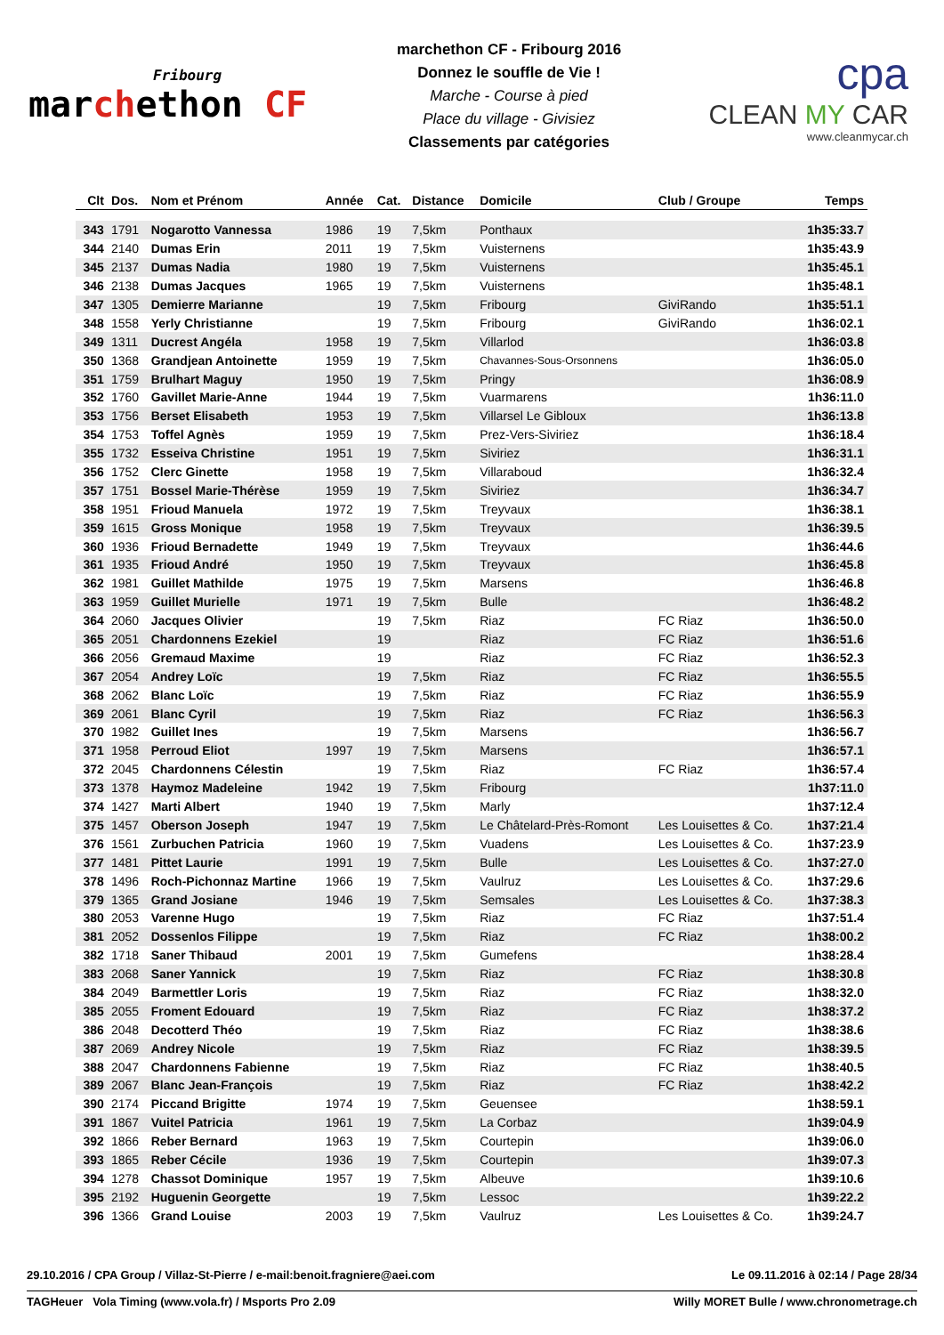Fribourg
marchethon CF
marchethon CF - Fribourg 2016
Donnez le souffle de Vie !
Marche - Course à pied
Place du village - Givisiez
Classements par catégories
cpa
CLEAN MY CAR
www.cleanmycar.ch
| Clt | Dos. | Nom et Prénom | Année | Cat. | Distance | Domicile | Club / Groupe | Temps |
| --- | --- | --- | --- | --- | --- | --- | --- | --- |
| 343 | 1791 | Nogarotto Vannessa | 1986 | 19 | 7,5km | Ponthaux | | 1h35:33.7 |
| 344 | 2140 | Dumas Erin | 2011 | 19 | 7,5km | Vuisternens | | 1h35:43.9 |
| 345 | 2137 | Dumas Nadia | 1980 | 19 | 7,5km | Vuisternens | | 1h35:45.1 |
| 346 | 2138 | Dumas Jacques | 1965 | 19 | 7,5km | Vuisternens | | 1h35:48.1 |
| 347 | 1305 | Demierre Marianne | | 19 | 7,5km | Fribourg | GiviRando | 1h35:51.1 |
| 348 | 1558 | Yerly Christianne | | 19 | 7,5km | Fribourg | GiviRando | 1h36:02.1 |
| 349 | 1311 | Ducrest Angéla | 1958 | 19 | 7,5km | Villarlod | | 1h36:03.8 |
| 350 | 1368 | Grandjean Antoinette | 1959 | 19 | 7,5km | Chavannes-Sous-Orsonnens | | 1h36:05.0 |
| 351 | 1759 | Brulhart Maguy | 1950 | 19 | 7,5km | Pringy | | 1h36:08.9 |
| 352 | 1760 | Gavillet Marie-Anne | 1944 | 19 | 7,5km | Vuarmarens | | 1h36:11.0 |
| 353 | 1756 | Berset Elisabeth | 1953 | 19 | 7,5km | Villarsel Le Gibloux | | 1h36:13.8 |
| 354 | 1753 | Toffel Agnès | 1959 | 19 | 7,5km | Prez-Vers-Siviriez | | 1h36:18.4 |
| 355 | 1732 | Esseiva Christine | 1951 | 19 | 7,5km | Siviriez | | 1h36:31.1 |
| 356 | 1752 | Clerc Ginette | 1958 | 19 | 7,5km | Villaraboud | | 1h36:32.4 |
| 357 | 1751 | Bossel Marie-Thérèse | 1959 | 19 | 7,5km | Siviriez | | 1h36:34.7 |
| 358 | 1951 | Frioud Manuela | 1972 | 19 | 7,5km | Treyvaux | | 1h36:38.1 |
| 359 | 1615 | Gross Monique | 1958 | 19 | 7,5km | Treyvaux | | 1h36:39.5 |
| 360 | 1936 | Frioud Bernadette | 1949 | 19 | 7,5km | Treyvaux | | 1h36:44.6 |
| 361 | 1935 | Frioud André | 1950 | 19 | 7,5km | Treyvaux | | 1h36:45.8 |
| 362 | 1981 | Guillet Mathilde | 1975 | 19 | 7,5km | Marsens | | 1h36:46.8 |
| 363 | 1959 | Guillet Murielle | 1971 | 19 | 7,5km | Bulle | | 1h36:48.2 |
| 364 | 2060 | Jacques Olivier | | 19 | 7,5km | Riaz | FC Riaz | 1h36:50.0 |
| 365 | 2051 | Chardonnens Ezekiel | | 19 | | Riaz | FC Riaz | 1h36:51.6 |
| 366 | 2056 | Gremaud Maxime | | 19 | | Riaz | FC Riaz | 1h36:52.3 |
| 367 | 2054 | Andrey Loïc | | 19 | 7,5km | Riaz | FC Riaz | 1h36:55.5 |
| 368 | 2062 | Blanc Loïc | | 19 | 7,5km | Riaz | FC Riaz | 1h36:55.9 |
| 369 | 2061 | Blanc Cyril | | 19 | 7,5km | Riaz | FC Riaz | 1h36:56.3 |
| 370 | 1982 | Guillet Ines | | 19 | 7,5km | Marsens | | 1h36:56.7 |
| 371 | 1958 | Perroud Eliot | 1997 | 19 | 7,5km | Marsens | | 1h36:57.1 |
| 372 | 2045 | Chardonnens Célestin | | 19 | 7,5km | Riaz | FC Riaz | 1h36:57.4 |
| 373 | 1378 | Haymoz Madeleine | 1942 | 19 | 7,5km | Fribourg | | 1h37:11.0 |
| 374 | 1427 | Marti Albert | 1940 | 19 | 7,5km | Marly | | 1h37:12.4 |
| 375 | 1457 | Oberson Joseph | 1947 | 19 | 7,5km | Le Châtelard-Près-Romont | Les Louisettes & Co. | 1h37:21.4 |
| 376 | 1561 | Zurbuchen Patricia | 1960 | 19 | 7,5km | Vuadens | Les Louisettes & Co. | 1h37:23.9 |
| 377 | 1481 | Pittet Laurie | 1991 | 19 | 7,5km | Bulle | Les Louisettes & Co. | 1h37:27.0 |
| 378 | 1496 | Roch-Pichonnaz Martine | 1966 | 19 | 7,5km | Vaulruz | Les Louisettes & Co. | 1h37:29.6 |
| 379 | 1365 | Grand Josiane | 1946 | 19 | 7,5km | Semsales | Les Louisettes & Co. | 1h37:38.3 |
| 380 | 2053 | Varenne Hugo | | 19 | 7,5km | Riaz | FC Riaz | 1h37:51.4 |
| 381 | 2052 | Dossenlos Filippe | | 19 | 7,5km | Riaz | FC Riaz | 1h38:00.2 |
| 382 | 1718 | Saner Thibaud | 2001 | 19 | 7,5km | Gumefens | | 1h38:28.4 |
| 383 | 2068 | Saner Yannick | | 19 | 7,5km | Riaz | FC Riaz | 1h38:30.8 |
| 384 | 2049 | Barmettler Loris | | 19 | 7,5km | Riaz | FC Riaz | 1h38:32.0 |
| 385 | 2055 | Froment Edouard | | 19 | 7,5km | Riaz | FC Riaz | 1h38:37.2 |
| 386 | 2048 | Decotterd Théo | | 19 | 7,5km | Riaz | FC Riaz | 1h38:38.6 |
| 387 | 2069 | Andrey Nicole | | 19 | 7,5km | Riaz | FC Riaz | 1h38:39.5 |
| 388 | 2047 | Chardonnens Fabienne | | 19 | 7,5km | Riaz | FC Riaz | 1h38:40.5 |
| 389 | 2067 | Blanc Jean-François | | 19 | 7,5km | Riaz | FC Riaz | 1h38:42.2 |
| 390 | 2174 | Piccand Brigitte | 1974 | 19 | 7,5km | Geuensee | | 1h38:59.1 |
| 391 | 1867 | Vuitel Patricia | 1961 | 19 | 7,5km | La Corbaz | | 1h39:04.9 |
| 392 | 1866 | Reber Bernard | 1963 | 19 | 7,5km | Courtepin | | 1h39:06.0 |
| 393 | 1865 | Reber Cécile | 1936 | 19 | 7,5km | Courtepin | | 1h39:07.3 |
| 394 | 1278 | Chassot Dominique | 1957 | 19 | 7,5km | Albeuve | | 1h39:10.6 |
| 395 | 2192 | Huguenin Georgette | | 19 | 7,5km | Lessoc | | 1h39:22.2 |
| 396 | 1366 | Grand Louise | 2003 | 19 | 7,5km | Vaulruz | Les Louisettes & Co. | 1h39:24.7 |
29.10.2016 / CPA Group / Villaz-St-Pierre / e-mail:benoit.fragniere@aei.com Le 09.11.2016 à 02:14 / Page 28/34
TAGHeuer Vola Timing (www.vola.fr) / Msports Pro 2.09 Willy MORET Bulle / www.chronometrage.ch